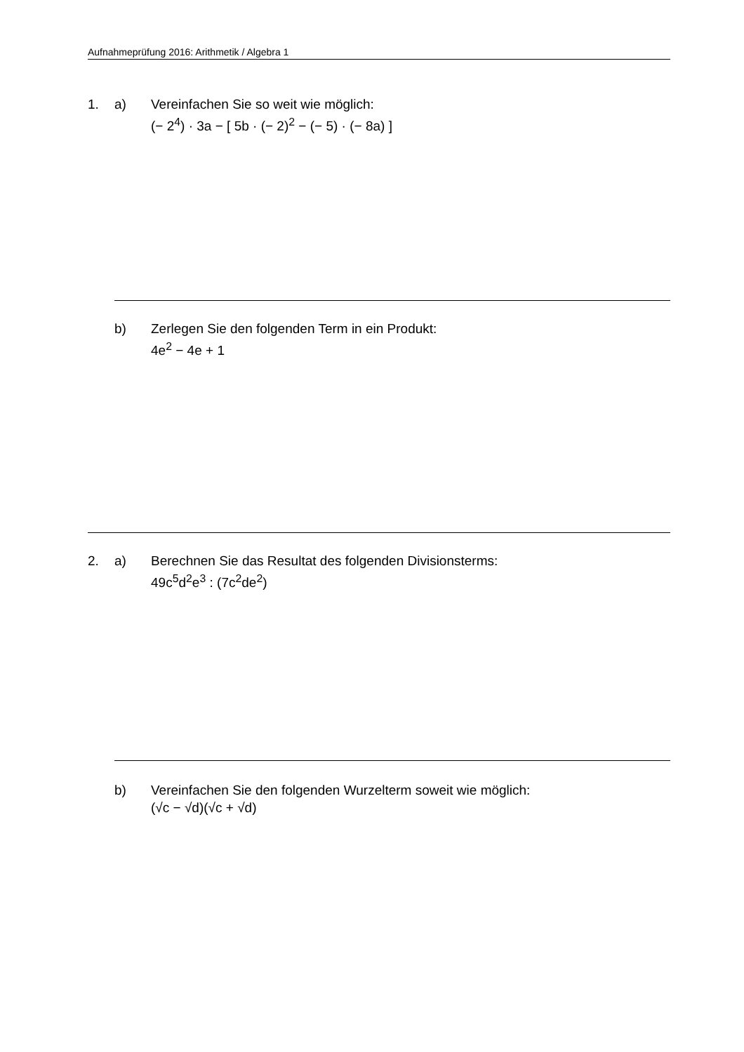Aufnahmeprüfung 2016: Arithmetik / Algebra 1
1. a) Vereinfachen Sie so weit wie möglich:
(− 2<sup>4</sup>) · 3a − [ 5b · (− 2)<sup>2</sup> − (− 5) · (− 8a) ]
b) Zerlegen Sie den folgenden Term in ein Produkt:
4e<sup>2</sup> − 4e + 1
2. a) Berechnen Sie das Resultat des folgenden Divisionsterms:
49c<sup>5</sup>d<sup>2</sup>e<sup>3</sup> : (7c<sup>2</sup>de<sup>2</sup>)
b) Vereinfachen Sie den folgenden Wurzelterm soweit wie möglich:
(√c − √d)(√c + √d)